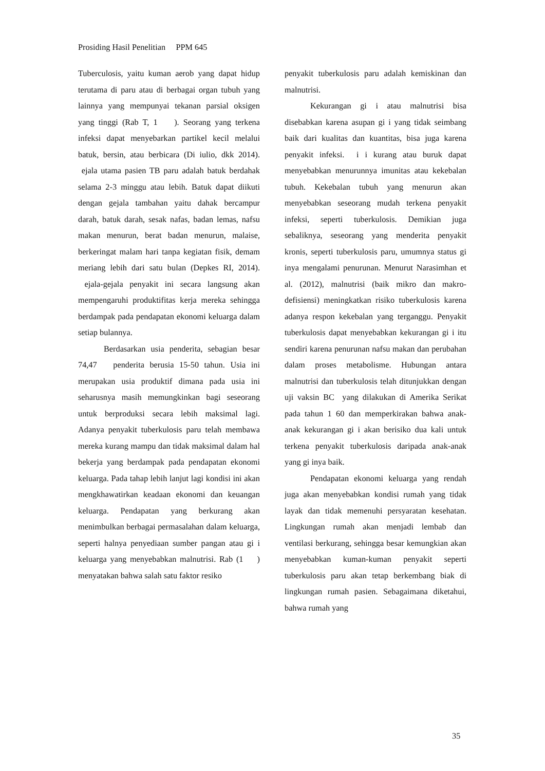Prosiding Hasil Penelitian PPM 645
Tuberculosis, yaitu kuman aerob yang dapat hidup terutama di paru atau di berbagai organ tubuh yang lainnya yang mempunyai tekanan parsial oksigen yang tinggi (Rab T, 1 ). Seorang yang terkena infeksi dapat menyebarkan partikel kecil melalui batuk, bersin, atau berbicara (Di iulio, dkk 2014). ejala utama pasien TB paru adalah batuk berdahak selama 2-3 minggu atau lebih. Batuk dapat diikuti dengan gejala tambahan yaitu dahak bercampur darah, batuk darah, sesak nafas, badan lemas, nafsu makan menurun, berat badan menurun, malaise, berkeringat malam hari tanpa kegiatan fisik, demam meriang lebih dari satu bulan (Depkes RI, 2014). ejala-gejala penyakit ini secara langsung akan mempengaruhi produktifitas kerja mereka sehingga berdampak pada pendapatan ekonomi keluarga dalam setiap bulannya.
Berdasarkan usia penderita, sebagian besar 74,47 penderita berusia 15-50 tahun. Usia ini merupakan usia produktif dimana pada usia ini seharusnya masih memungkinkan bagi seseorang untuk berproduksi secara lebih maksimal lagi. Adanya penyakit tuberkulosis paru telah membawa mereka kurang mampu dan tidak maksimal dalam hal bekerja yang berdampak pada pendapatan ekonomi keluarga. Pada tahap lebih lanjut lagi kondisi ini akan mengkhawatirkan keadaan ekonomi dan keuangan keluarga. Pendapatan yang berkurang akan menimbulkan berbagai permasalahan dalam keluarga, seperti halnya penyediaan sumber pangan atau gi i keluarga yang menyebabkan malnutrisi. Rab (1 ) menyatakan bahwa salah satu faktor resiko
penyakit tuberkulosis paru adalah kemiskinan dan malnutrisi.
Kekurangan gi i atau malnutrisi bisa disebabkan karena asupan gi i yang tidak seimbang baik dari kualitas dan kuantitas, bisa juga karena penyakit infeksi. i i kurang atau buruk dapat menyebabkan menurunnya imunitas atau kekebalan tubuh. Kekebalan tubuh yang menurun akan menyebabkan seseorang mudah terkena penyakit infeksi, seperti tuberkulosis. Demikian juga sebaliknya, seseorang yang menderita penyakit kronis, seperti tuberkulosis paru, umumnya status gi inya mengalami penurunan. Menurut Narasimhan et al. (2012), malnutrisi (baik mikro dan makro-defisiensi) meningkatkan risiko tuberkulosis karena adanya respon kekebalan yang terganggu. Penyakit tuberkulosis dapat menyebabkan kekurangan gi i itu sendiri karena penurunan nafsu makan dan perubahan dalam proses metabolisme. Hubungan antara malnutrisi dan tuberkulosis telah ditunjukkan dengan uji vaksin BC yang dilakukan di Amerika Serikat pada tahun 1 60 dan memperkirakan bahwa anak-anak kekurangan gi i akan berisiko dua kali untuk terkena penyakit tuberkulosis daripada anak-anak yang gi inya baik.
Pendapatan ekonomi keluarga yang rendah juga akan menyebabkan kondisi rumah yang tidak layak dan tidak memenuhi persyaratan kesehatan. Lingkungan rumah akan menjadi lembab dan ventilasi berkurang, sehingga besar kemungkian akan menyebabkan kuman-kuman penyakit seperti tuberkulosis paru akan tetap berkembang biak di lingkungan rumah pasien. Sebagaimana diketahui, bahwa rumah yang
35